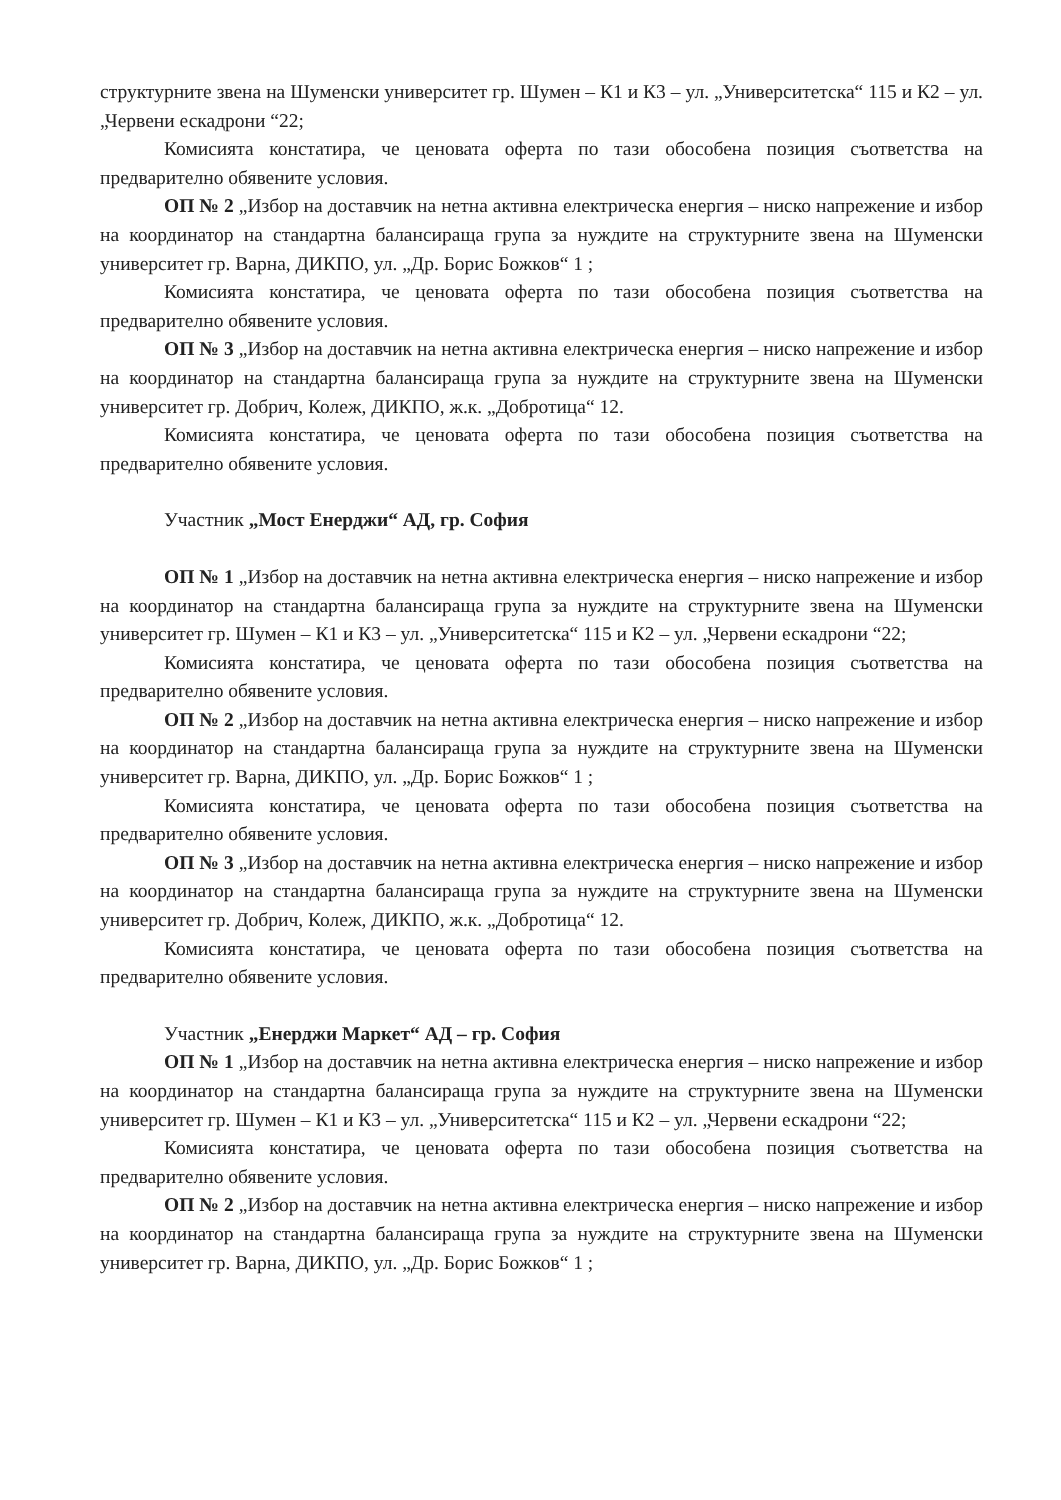структурните звена на Шуменски университет гр. Шумен – К1 и К3 – ул. „Университетска“ 115 и К2 – ул. „Червени ескадрони “22;
Комисията констатира, че ценовата оферта по тази обособена позиция съответства на предварително обявените условия.
ОП № 2 „Избор на доставчик на нетна активна електрическа енергия – ниско напрежение и избор на координатор на стандартна балансираща група за нуждите на структурните звена на Шуменски университет гр. Варна, ДИКПО, ул. „Др. Борис Божков“ 1 ;
Комисията констатира, че ценовата оферта по тази обособена позиция съответства на предварително обявените условия.
ОП № 3 „Избор на доставчик на нетна активна електрическа енергия – ниско напрежение и избор на координатор на стандартна балансираща група за нуждите на структурните звена на Шуменски университет гр. Добрич, Колеж, ДИКПО, ж.к. „Добротица“ 12.
Комисията констатира, че ценовата оферта по тази обособена позиция съответства на предварително обявените условия.
Участник „Мост Енерджи“ АД, гр. София
ОП № 1 „Избор на доставчик на нетна активна електрическа енергия – ниско напрежение и избор на координатор на стандартна балансираща група за нуждите на структурните звена на Шуменски университет гр. Шумен – К1 и К3 – ул. „Университетска“ 115 и К2 – ул. „Червени ескадрони “22;
Комисията констатира, че ценовата оферта по тази обособена позиция съответства на предварително обявените условия.
ОП № 2 „Избор на доставчик на нетна активна електрическа енергия – ниско напрежение и избор на координатор на стандартна балансираща група за нуждите на структурните звена на Шуменски университет гр. Варна, ДИКПО, ул. „Др. Борис Божков“ 1 ;
Комисията констатира, че ценовата оферта по тази обособена позиция съответства на предварително обявените условия.
ОП № 3 „Избор на доставчик на нетна активна електрическа енергия – ниско напрежение и избор на координатор на стандартна балансираща група за нуждите на структурните звена на Шуменски университет гр. Добрич, Колеж, ДИКПО, ж.к. „Добротица“ 12.
Комисията констатира, че ценовата оферта по тази обособена позиция съответства на предварително обявените условия.
Участник „Енерджи Маркет“ АД – гр. София
ОП № 1 „Избор на доставчик на нетна активна електрическа енергия – ниско напрежение и избор на координатор на стандартна балансираща група за нуждите на структурните звена на Шуменски университет гр. Шумен – К1 и К3 – ул. „Университетска“ 115 и К2 – ул. „Червени ескадрони “22;
Комисията констатира, че ценовата оферта по тази обособена позиция съответства на предварително обявените условия.
ОП № 2 „Избор на доставчик на нетна активна електрическа енергия – ниско напрежение и избор на координатор на стандартна балансираща група за нуждите на структурните звена на Шуменски университет гр. Варна, ДИКПО, ул. „Др. Борис Божков“ 1 ;